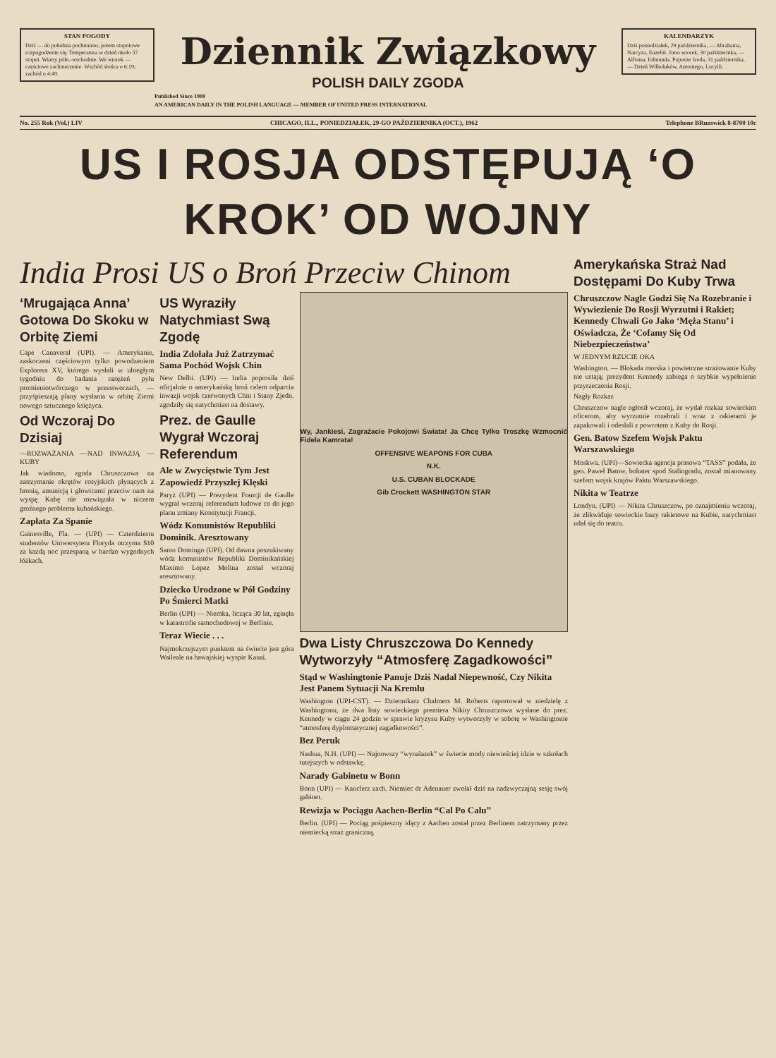STAN POGODY
Dziś — do południa pochmurno, potem stopniowe rozpogodzenie się. Temperatura w dzień około 57 stopni. Wiatry półn.-wschodnie. We wtorek — częściowe zachmurzenie. Wschód słońca o 6:19; zachód o 4:49.
Dziennik Związkowy
POLISH DAILY ZGODA
Published Since 1908
AN AMERICAN DAILY IN THE POLISH LANGUAGE — MEMBER OF UNITED PRESS INTERNATIONAL
KALENDARZYK
Dziś poniedziałek, 29 października, — Abrahama, Narcyza, Euzebii. Jutro wtorek, 30 października, — Alfonsa, Edmunda. Pojutrze środa, 31 października, — Dzień Wilkołaków, Antoniego, Lucylli.
No. 255 Rok (Vol.) LIV CHICAGO, ILL., PONIEDZIAŁEK, 29-GO PAŹDZIERNIKA (OCT.), 1962 Telephone BRunswick 8-8700 10c
US I ROSJA ODSTĘPUJĄ ‘O KROK’ OD WOJNY
India Prosi US o Broń Przeciw Chinom
‘Mrugająca Anna’ Gotowa Do Skoku w Orbitę Ziemi
Cape Canaveral (UPI). — Amerykanie, zaskoczeni częściowym tylko powodzeniem Explorera XV, którego wysłali w ubiegłym tygodniu do badania natężeń pyłu promieniotwórczego w przestworzach, — przyśpieszają plany wysłania w orbitę Ziemi nowego sztucznego księżyca.
Od Wczoraj Do Dzisiaj
—ROZWAŻANIA —NAD INWAZJĄ —KUBY
Jak wiadomo, zgoda Chruszczowa na zatrzymanie okrętów rosyjskich płynących z bronią, amunicją i głowicami przeciw nam na wyspę Kubę nie rozwiązała w niczem groźnego problemu kubańskiego.
Zapłata Za Spanie
Gainesville, Fla. — (UPI) — Czterdziestu studentów Uniwersytetu Floryda otrzyma $10 za każdą noc przespaną w bardzo wygodnych łóżkach.
US Wyraziły Natychmiast Swą Zgodę
India Zdołała Już Zatrzymać Sama Pochód Wojsk Chin
New Delhi. (UPI) — India poprosiła dziś oficjalnie o amerykańską broń celem odparcia inwazji wojsk czerwonych Chin i Stany Zjedn. zgodziły się natychmiast na dostawy.
Prez. de Gaulle Wygrał Wczoraj Referendum
Ale w Zwycięstwie Tym Jest Zapowiedź Przyszłej Klęski
Paryż (UPI) — Prezydent Francji de Gaulle wygrał wczoraj referendum ludowe co do jego planu zmiany Konstytucji Francji.
Wódz Komunistów Republiki Dominik. Aresztowany
Santo Domingo (UPI). Od dawna poszukiwany wódz komunistów Republiki Dominikańskiej Maximo Lopez Molina został wczoraj aresztowany.
Dziecko Urodzone w Pół Godziny Po Śmierci Matki
Berlin (UPI) — Niemka, licząca 30 lat, zginęła w katastrofie samochodowej w Berlinie.
Teraz Wiecie . . .
Najmokrzejszym punktem na świecie jest góra Waileale na hawajskiej wyspie Kauai.
Wy, Jankiesi, Zagrażacie Pokojowi Świata! Ja Chcę Tylko Troszkę Wzmocnić Fidela Kamrata!
OFFENSIVE WEAPONS FOR CUBA
N.K.
U.S. CUBAN BLOCKADE
Gib Crockett WASHINGTON STAR
Dwa Listy Chruszczowa Do Kennedy Wytworzyły “Atmosferę Zagadkowości”
Stąd w Washingtonie Panuje Dziś Nadal Niepewność, Czy Nikita Jest Panem Sytuacji Na Kremlu
Washington (UPI-CST). — Dziennikarz Chalmers M. Roberts raportował w niedzielę z Washingtonu, że dwa listy sowieckiego premiera Nikity Chruszczowa wysłane do prez. Kennedy w ciągu 24 godzin w sprawie kryzysu Kuby wytworzyły w sobotę w Washingtonie “atmosferę dyplomatycznej zagadkowości”.
Bez Peruk
Nashua, N.H. (UPI) — Najnowszy “wynalazek” w świecie mody niewieściej idzie w szkołach tutejszych w odstawkę.
Narady Gabinetu w Bonn
Bonn (UPI) — Kanclerz zach. Niemiec dr Adenauer zwołał dziś na nadzwyczajną sesję swój gabinet.
Rewizja w Pociągu Aachen-Berlin “Cal Po Calu”
Berlin. (UPI) — Pociąg pośpieszny idący z Aachen został przez Berlinem zatrzymany przez niemiecką straż graniczną.
Amerykańska Straż Nad Dostępami Do Kuby Trwa
Chruszczow Nagle Godzi Się Na Rozebranie i Wywiezienie Do Rosji Wyrzutni i Rakiet; Kennedy Chwali Go Jako ‘Męża Stanu’ i Oświadcza, Że ‘Cofamy Się Od Niebezpieczeństwa’
W JEDNYM RZUCIE OKA
Washington. — Blokada morska i powietrzne strażowanie Kuby nie ustają; prezydent Kennedy zabiega o szybkie wypełnienie przyrzeczenia Rosji.
Nagły Rozkaz
Chruszczow nagle ogłosił wczoraj, że wydał rozkaz sowieckim oficerom, aby wyrzutnie rozebrali i wraz z rakietami je zapakowali i odesłali z powrotem z Kuby do Rosji.
Gen. Batow Szefem Wojsk Paktu Warszawskiego
Moskwa. (UPI)—Sowiecka agencja prasowa “TASS” podała, że gen. Paweł Batow, bohater spod Stalingradu, został mianowany szefem wojsk krajów Paktu Warszawskiego.
Nikita w Teatrze
Londyn. (UPI) — Nikita Chruszczow, po oznajmieniu wczoraj, że zlikwiduje sowieckie bazy rakietowe na Kubie, natychmiast udał się do teatru.